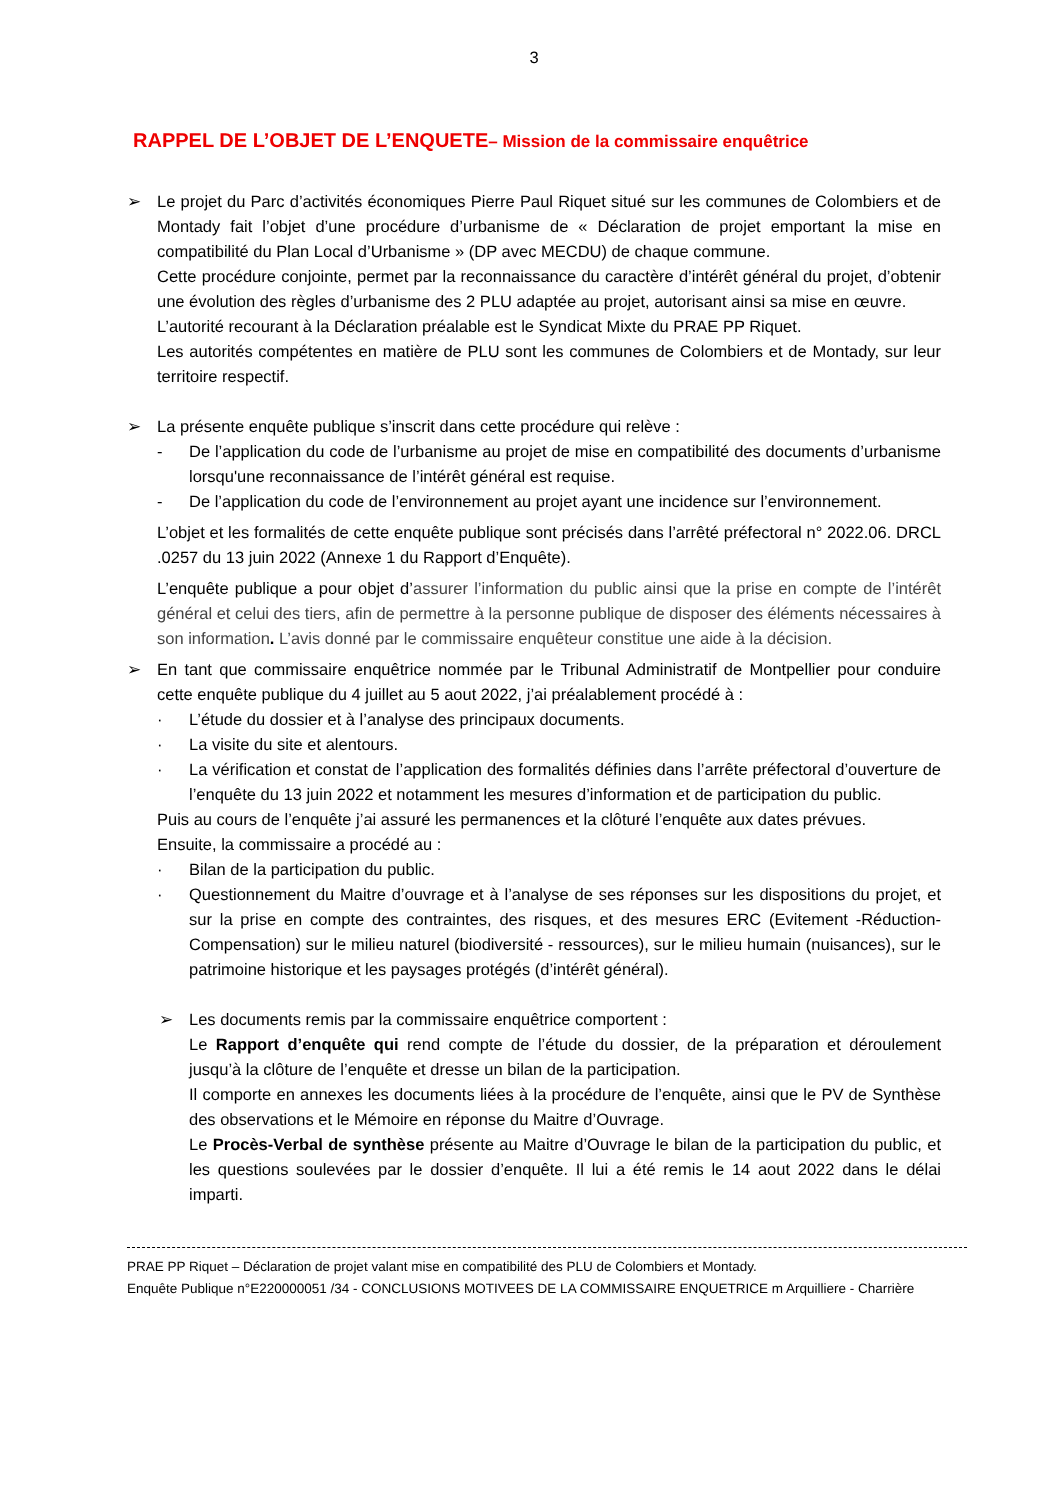3
RAPPEL DE L’OBJET DE L’ENQUETE– Mission de la commissaire enquêtrice
➢ Le projet du Parc d’activités économiques Pierre Paul Riquet situé sur les communes de Colombiers et de Montady fait l’objet d’une procédure d’urbanisme de « Déclaration de projet emportant la mise en compatibilité du Plan Local d’Urbanisme » (DP avec MECDU) de chaque commune.
Cette procédure conjointe, permet par la reconnaissance du caractère d’intérêt général du projet, d’obtenir une évolution des règles d’urbanisme des 2 PLU adaptée au projet, autorisant ainsi sa mise en œuvre.
L’autorité recourant à la Déclaration préalable est le Syndicat Mixte du PRAE PP Riquet.
Les autorités compétentes en matière de PLU sont les communes de Colombiers et de Montady, sur leur territoire respectif.
➢ La présente enquête publique s’inscrit dans cette procédure qui relève :
- De l’application du code de l’urbanisme au projet de mise en compatibilité des documents d’urbanisme lorsqu'une reconnaissance de l’intérêt général est requise.
- De l’application du code de l’environnement au projet ayant une incidence sur l’environnement.
L’objet et les formalités de cette enquête publique sont précisés dans l’arrêté préfectoral n° 2022.06. DRCL .0257 du 13 juin 2022 (Annexe 1 du Rapport d’Enquête).
L’enquête publique a pour objet d’assurer l’information du public ainsi que la prise en compte de l’intérêt général et celui des tiers, afin de permettre à la personne publique de disposer des éléments nécessaires à son information. L’avis donné par le commissaire enquêteur constitue une aide à la décision.
➢ En tant que commissaire enquêtrice nommée par le Tribunal Administratif de Montpellier pour conduire cette enquête publique du 4 juillet au 5 aout 2022, j’ai préalablement procédé à :
· L’étude du dossier et à l’analyse des principaux documents.
· La visite du site et alentours.
· La vérification et constat de l’application des formalités définies dans l’arrête préfectoral d’ouverture de l’enquête du 13 juin 2022 et notamment les mesures d’information et de participation du public.
Puis au cours de l’enquête j’ai assuré les permanences et la clôturé l’enquête aux dates prévues.
Ensuite, la commissaire a procédé au :
· Bilan de la participation du public.
· Questionnement du Maitre d’ouvrage et à l’analyse de ses réponses sur les dispositions du projet, et sur la prise en compte des contraintes, des risques, et des mesures ERC (Evitement -Réduction-Compensation) sur le milieu naturel (biodiversité - ressources), sur le milieu humain (nuisances), sur le patrimoine historique et les paysages protégés (d’intérêt général).
➢ Les documents remis par la commissaire enquêtrice comportent :
Le Rapport d’enquête qui rend compte de l’étude du dossier, de la préparation et déroulement jusqu’à la clôture de l’enquête et dresse un bilan de la participation.
Il comporte en annexes les documents liées à la procédure de l’enquête, ainsi que le PV de Synthèse des observations et le Mémoire en réponse du Maitre d’Ouvrage.
Le Procès-Verbal de synthèse présente au Maitre d’Ouvrage le bilan de la participation du public, et les questions soulevées par le dossier d’enquête. Il lui a été remis le 14 aout 2022 dans le délai imparti.
PRAE PP Riquet – Déclaration de projet valant mise en compatibilité des PLU de Colombiers et Montady.
Enquête Publique n°E220000051 /34 - CONCLUSIONS MOTIVEES DE LA COMMISSAIRE ENQUETRICE m Arquilliere - Charrière